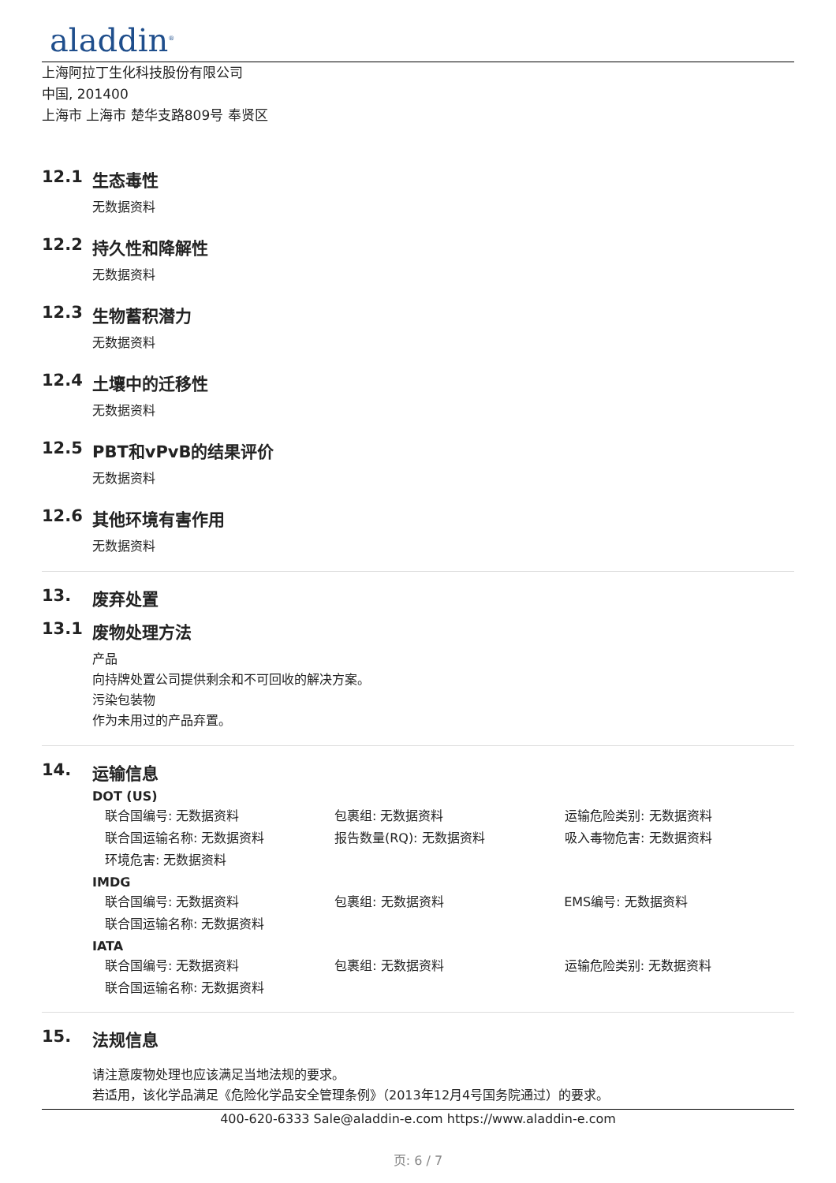aladdin<sup>®</sup>
上海阿拉丁生化科技股份有限公司
中国, 201400
上海市 上海市 楚华支路809号 奉贤区
12.1 生态毒性
无数据资料
12.2 持久性和降解性
无数据资料
12.3 生物蓄积潜力
无数据资料
12.4 土壤中的迁移性
无数据资料
12.5 PBT和vPvB的结果评价
无数据资料
12.6 其他环境有害作用
无数据资料
13. 废弃处置
13.1 废物处理方法
产品
向持牌处置公司提供剩余和不可回收的解决方案。
污染包装物
作为未用过的产品弃置。
14. 运输信息
DOT (US)
| 联合国编号: 无数据资料 | 包裹组: 无数据资料 | 运输危险类别: 无数据资料 |
| 联合国运输名称: 无数据资料 | 报告数量(RQ): 无数据资料 | 吸入毒物危害: 无数据资料 |
| 环境危害: 无数据资料 | | |
IMDG
| 联合国编号: 无数据资料 | 包裹组: 无数据资料 | EMS编号: 无数据资料 |
| 联合国运输名称: 无数据资料 | | |
IATA
| 联合国编号: 无数据资料 | 包裹组: 无数据资料 | 运输危险类别: 无数据资料 |
| 联合国运输名称: 无数据资料 | | |
15. 法规信息
请注意废物处理也应该满足当地法规的要求。
若适用，该化学品满足《危险化学品安全管理条例》（2013年12月4号国务院通过）的要求。
400-620-6333 Sale@aladdin-e.com https://www.aladdin-e.com
页: 6 / 7